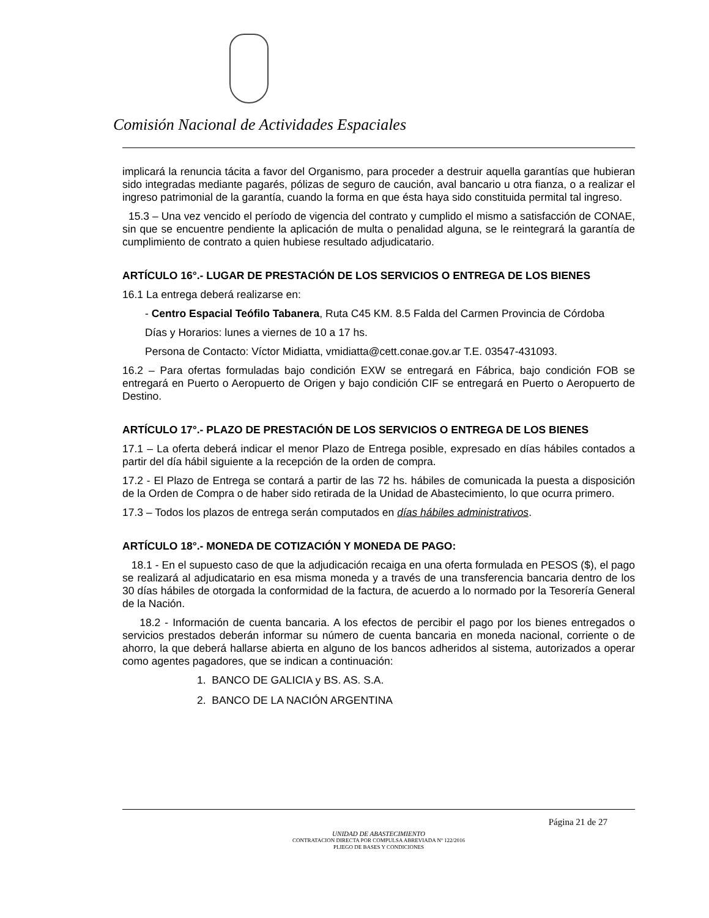Comisión Nacional de Actividades Espaciales
implicará la renuncia tácita a favor del Organismo, para proceder a destruir aquella garantías que hubieran sido integradas mediante pagarés, pólizas de seguro de caución, aval bancario u otra fianza, o a realizar el ingreso patrimonial de la garantía, cuando la forma en que ésta haya sido constituida permital tal ingreso.
15.3 – Una vez vencido el período de vigencia del contrato y cumplido el mismo a satisfacción de CONAE, sin que se encuentre pendiente la aplicación de multa o penalidad alguna, se le reintegrará la garantía de cumplimiento de contrato a quien hubiese resultado adjudicatario.
ARTÍCULO 16°.- LUGAR DE PRESTACIÓN DE LOS SERVICIOS O ENTREGA DE LOS BIENES
16.1 La entrega deberá realizarse en:
- Centro Espacial Teófilo Tabanera, Ruta C45 KM. 8.5 Falda del Carmen Provincia de Córdoba
Días y Horarios: lunes a viernes de 10 a 17 hs.
Persona de Contacto: Víctor Midiatta, vmidiatta@cett.conae.gov.ar T.E. 03547-431093.
16.2 – Para ofertas formuladas bajo condición EXW se entregará en Fábrica, bajo condición FOB se entregará en Puerto o Aeropuerto de Origen y bajo condición CIF se entregará en Puerto o Aeropuerto de Destino.
ARTÍCULO 17°.- PLAZO DE PRESTACIÓN DE LOS SERVICIOS O ENTREGA DE LOS BIENES
17.1 – La oferta deberá indicar el menor Plazo de Entrega posible, expresado en días hábiles contados a partir del día hábil siguiente a la recepción de la orden de compra.
17.2 - El Plazo de Entrega se contará a partir de las 72 hs. hábiles de comunicada la puesta a disposición de la Orden de Compra o de haber sido retirada de la Unidad de Abastecimiento, lo que ocurra primero.
17.3 – Todos los plazos de entrega serán computados en días hábiles administrativos.
ARTÍCULO 18°.- MONEDA DE COTIZACIÓN Y MONEDA DE PAGO:
18.1 - En el supuesto caso de que la adjudicación recaiga en una oferta formulada en PESOS ($), el pago se realizará al adjudicatario en esa misma moneda y a través de una transferencia bancaria dentro de los 30 días hábiles de otorgada la conformidad de la factura, de acuerdo a lo normado por la Tesorería General de la Nación.
18.2 - Información de cuenta bancaria. A los efectos de percibir el pago por los bienes entregados o servicios prestados deberán informar su número de cuenta bancaria en moneda nacional, corriente o de ahorro, la que deberá hallarse abierta en alguno de los bancos adheridos al sistema, autorizados a operar como agentes pagadores, que se indican a continuación:
1. BANCO DE GALICIA y BS. AS. S.A.
2. BANCO DE LA NACIÓN ARGENTINA
Página 21 de 27
UNIDAD DE ABASTECIMIENTO
CONTRATACION DIRECTA POR COMPULSA ABREVIADA Nº 122/2016
PLIEGO DE BASES Y CONDICIONES